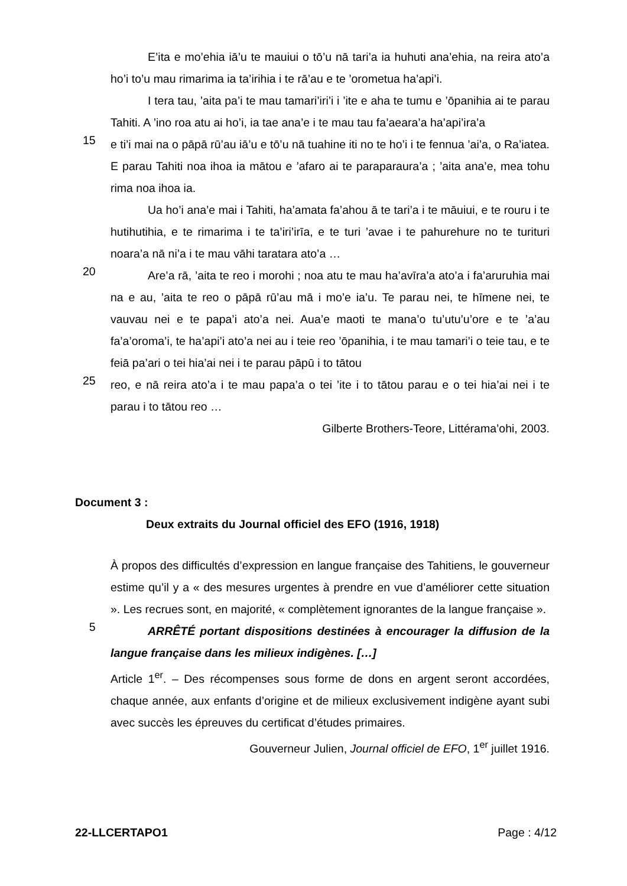E’ita e mo’ehia iā’u te mauiui o tō’u nā tari’a ia huhuti ana’ehia, na reira ato’a ho’i to’u mau rimarima ia ta’irihia i te rā’au e te ’orometua ha’api’i.
I tera tau, ’aita pa’i te mau tamari’iri’i i ’ite e aha te tumu e ’ōpanihia ai te parau Tahiti. A ’ino roa atu ai ho’i, ia tae ana’e i te mau tau fa’aeara’a ha’api’ira’a
15
e ti’i mai na o pāpā rū’au iā’u e tō’u nā tuahine iti no te ho’i i te fennua ’ai’a, o Ra’iatea. E parau Tahiti noa ihoa ia mātou e ’afaro ai te paraparaura’a ; ’aita ana’e, mea tohu rima noa ihoa ia.
Ua ho’i ana’e mai i Tahiti, ha’amata fa’ahou ā te tari’a i te māuiui, e te rouru i te hutihutihia, e te rimarima i te ta’iri’irīa, e te turi ’avae i te pahurehure no te turituri noara’a nā ni’a i te mau vāhi taratara ato’a …
20
Are’a rā, ’aita te reo i morohi ; noa atu te mau ha’avīra’a ato’a i fa’aruruhia mai na e au, ’aita te reo o pāpā rū’au mā i mo’e ia’u. Te parau nei, te hīmene nei, te vauvau nei e te papa’i ato’a nei. Aua’e maoti te mana’o tu’utu’u’ore e te ’a’au fa’a’oroma’i, te ha’api’i ato’a nei au i teie reo ’ōpanihia, i te mau tamari’i o teie tau, e te feiā pa’ari o tei hia’ai nei i te parau pāpū i to tātou
25
reo, e nā reira ato’a i te mau papa’a o tei ’ite i to tātou parau e o tei hia’ai nei i te parau i to tātou reo …
Gilberte Brothers-Teore, Littérama’ohi, 2003.
Document 3 :
Deux extraits du Journal officiel des EFO (1916, 1918)
À propos des difficultés d’expression en langue française des Tahitiens, le gouverneur estime qu’il y a « des mesures urgentes à prendre en vue d’améliorer cette situation ». Les recrues sont, en majorité, « complètement ignorantes de la langue française ».
5
ARRÊTÉ portant dispositions destinées à encourager la diffusion de la langue française dans les milieux indigènes. […]
Article 1<sup>er</sup>. – Des récompenses sous forme de dons en argent seront accordées, chaque année, aux enfants d’origine et de milieux exclusivement indigène ayant subi avec succès les épreuves du certificat d’études primaires.
Gouverneur Julien, Journal officiel de EFO, 1<sup>er</sup> juillet 1916.
22-LLCERTAPO1 Page : 4/12